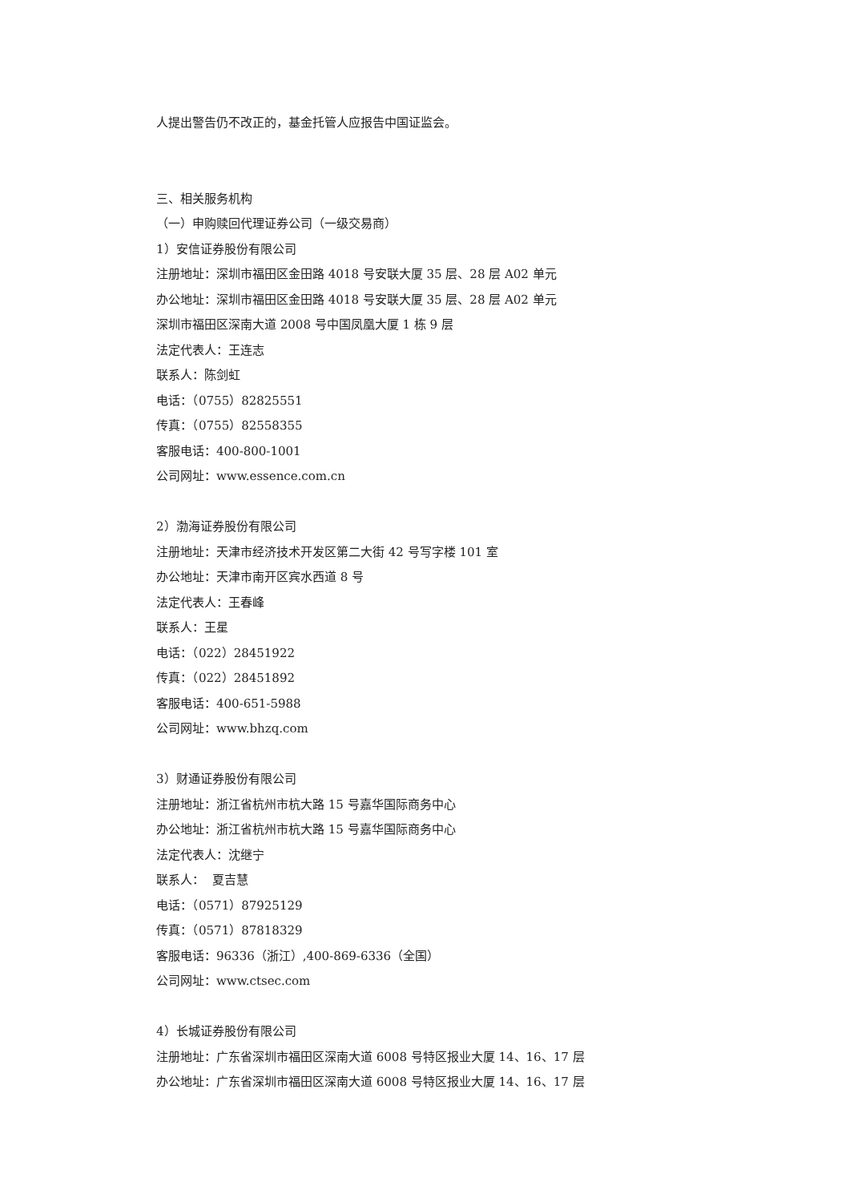人提出警告仍不改正的，基金托管人应报告中国证监会。
三、相关服务机构
（一）申购赎回代理证券公司（一级交易商）
1）安信证券股份有限公司
注册地址：深圳市福田区金田路 4018 号安联大厦 35 层、28 层 A02 单元
办公地址：深圳市福田区金田路 4018 号安联大厦 35 层、28 层 A02 单元
深圳市福田区深南大道 2008 号中国凤凰大厦 1 栋 9 层
法定代表人：王连志
联系人：陈剑虹
电话：（0755）82825551
传真：（0755）82558355
客服电话：400-800-1001
公司网址：www.essence.com.cn
2）渤海证券股份有限公司
注册地址：天津市经济技术开发区第二大街 42 号写字楼 101 室
办公地址：天津市南开区宾水西道 8 号
法定代表人：王春峰
联系人：王星
电话：（022）28451922
传真：（022）28451892
客服电话：400-651-5988
公司网址：www.bhzq.com
3）财通证券股份有限公司
注册地址：浙江省杭州市杭大路 15 号嘉华国际商务中心
办公地址：浙江省杭州市杭大路 15 号嘉华国际商务中心
法定代表人：沈继宁
联系人： 夏吉慧
电话：（0571）87925129
传真：（0571）87818329
客服电话：96336（浙江）,400-869-6336（全国）
公司网址：www.ctsec.com
4）长城证券股份有限公司
注册地址：广东省深圳市福田区深南大道 6008 号特区报业大厦 14、16、17 层
办公地址：广东省深圳市福田区深南大道 6008 号特区报业大厦 14、16、17 层